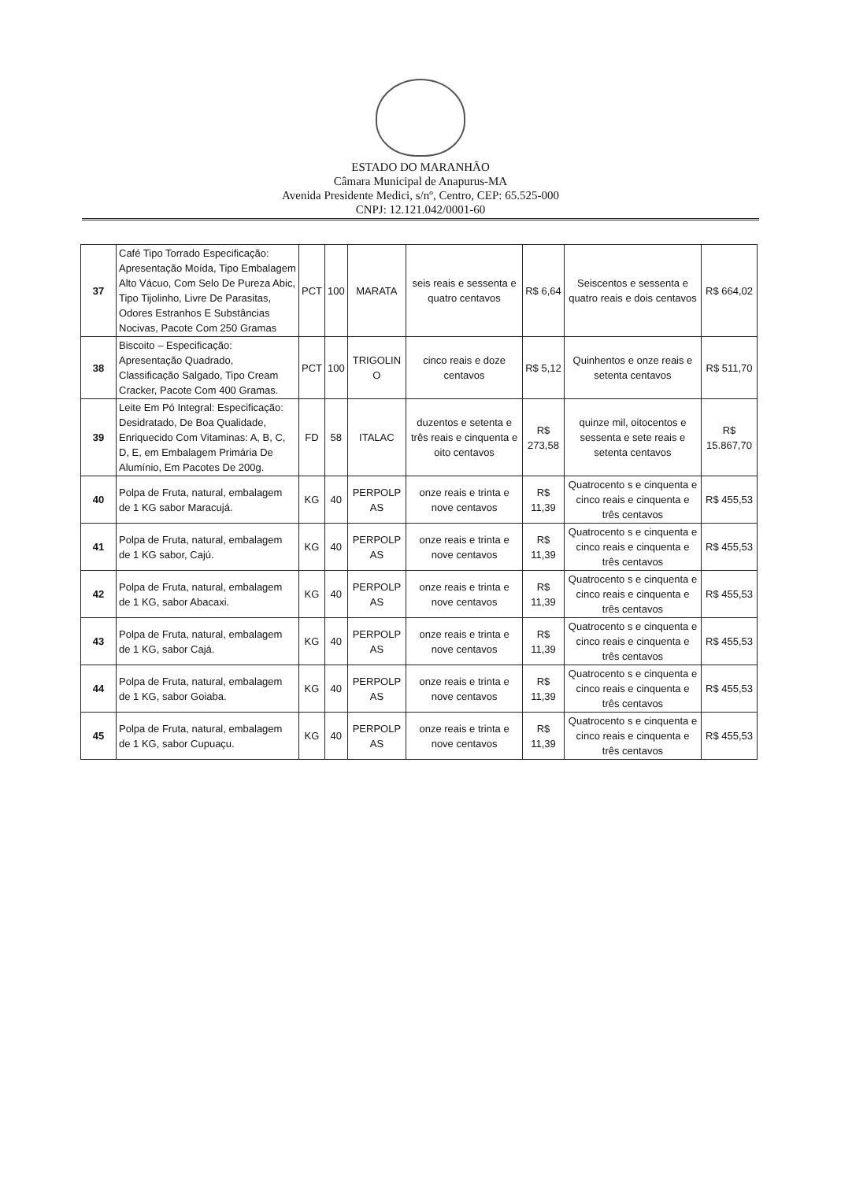ESTADO DO MARANHÃO
Câmara Municipal de Anapurus-MA
Avenida Presidente Medici, s/nº, Centro, CEP: 65.525-000
CNPJ: 12.121.042/0001-60
| 37 | Café Tipo Torrado Especificação: Apresentação Moída, Tipo Embalagem Alto Vácuo, Com Selo De Pureza Abic, Tipo Tijolinho, Livre De Parasitas, Odores Estranhos E Substâncias Nocivas, Pacote Com 250 Gramas | PCT | 100 | MARATA | seis reais e sessenta e quatro centavos | R$ 6,64 | Seiscentos e sessenta e quatro reais e dois centavos | R$ 664,02 |
| 38 | Biscoito – Especificação: Apresentação Quadrado, Classificação Salgado, Tipo Cream Cracker, Pacote Com 400 Gramas. | PCT | 100 | TRIGOLIN O | cinco reais e doze centavos | R$ 5,12 | Quinhentos e onze reais e setenta centavos | R$ 511,70 |
| 39 | Leite Em Pó Integral: Especificação: Desidratado, De Boa Qualidade, Enriquecido Com Vitaminas: A, B, C, D, E, em Embalagem Primária De Alumínio, Em Pacotes De 200g. | FD | 58 | ITALAC | duzentos e setenta e três reais e cinquenta e oito centavos | R$ 273,58 | quinze mil, oitocentos e sessenta e sete reais e setenta centavos | R$ 15.867,70 |
| 40 | Polpa de Fruta, natural, embalagem de 1 KG sabor Maracujá. | KG | 40 | PERPOLP AS | onze reais e trinta e nove centavos | R$ 11,39 | Quatrocento s e cinquenta e cinco reais e cinquenta e três centavos | R$ 455,53 |
| 41 | Polpa de Fruta, natural, embalagem de 1 KG sabor, Cajú. | KG | 40 | PERPOLP AS | onze reais e trinta e nove centavos | R$ 11,39 | Quatrocento s e cinquenta e cinco reais e cinquenta e três centavos | R$ 455,53 |
| 42 | Polpa de Fruta, natural, embalagem de 1 KG, sabor Abacaxi. | KG | 40 | PERPOLP AS | onze reais e trinta e nove centavos | R$ 11,39 | Quatrocento s e cinquenta e cinco reais e cinquenta e três centavos | R$ 455,53 |
| 43 | Polpa de Fruta, natural, embalagem de 1 KG, sabor Cajá. | KG | 40 | PERPOLP AS | onze reais e trinta e nove centavos | R$ 11,39 | Quatrocento s e cinquenta e cinco reais e cinquenta e três centavos | R$ 455,53 |
| 44 | Polpa de Fruta, natural, embalagem de 1 KG, sabor Goiaba. | KG | 40 | PERPOLP AS | onze reais e trinta e nove centavos | R$ 11,39 | Quatrocento s e cinquenta e cinco reais e cinquenta e três centavos | R$ 455,53 |
| 45 | Polpa de Fruta, natural, embalagem de 1 KG, sabor Cupuaçu. | KG | 40 | PERPOLP AS | onze reais e trinta e nove centavos | R$ 11,39 | Quatrocento s e cinquenta e cinco reais e cinquenta e três centavos | R$ 455,53 |